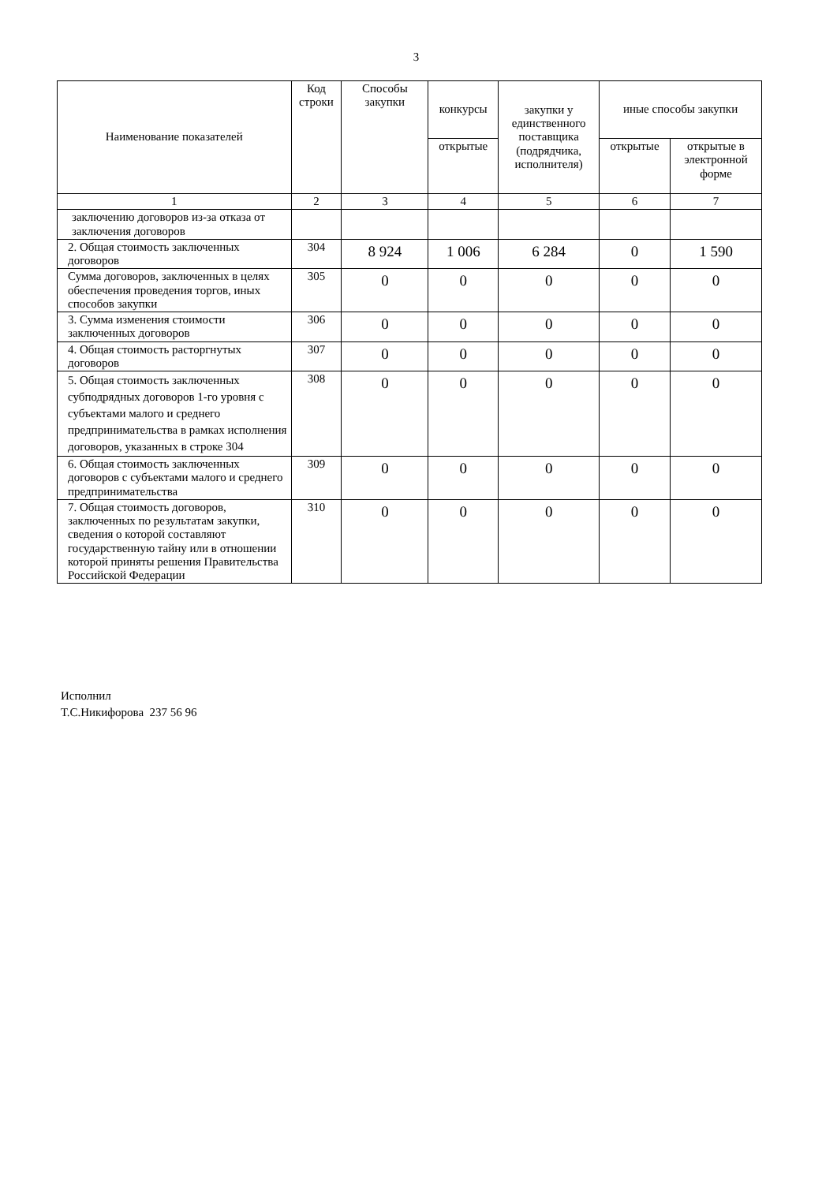3
| Наименование показателей | Код строки | Способы закупки | конкурсы | закупки у единственного поставщика (подрядчика, исполнителя) | иные способы закупки | |
| --- | --- | --- | --- | --- | --- | --- |
| | | | открытые | | открытые | открытые в электронной форме |
| 1 | 2 | 3 | 4 | 5 | 6 | 7 |
| заключению договоров из-за отказа от заключения договоров | | | | | | |
| 2. Общая стоимость заключенных договоров | 304 | 8 924 | 1 006 | 6 284 | 0 | 1 590 |
| Сумма договоров, заключенных в целях обеспечения проведения торгов, иных способов закупки | 305 | 0 | 0 | 0 | 0 | 0 |
| 3. Сумма изменения стоимости заключенных договоров | 306 | 0 | 0 | 0 | 0 | 0 |
| 4. Общая стоимость расторгнутых договоров | 307 | 0 | 0 | 0 | 0 | 0 |
| 5. Общая стоимость заключенных субподрядных договоров 1-го уровня с субъектами малого и среднего предпринимательства в рамках исполнения договоров, указанных в строке 304 | 308 | 0 | 0 | 0 | 0 | 0 |
| 6. Общая стоимость заключенных договоров с субъектами малого и среднего предпринимательства | 309 | 0 | 0 | 0 | 0 | 0 |
| 7. Общая стоимость договоров, заключенных по результатам закупки, сведения о которой составляют государственную тайну или в отношении которой приняты решения Правительства Российской Федерации | 310 | 0 | 0 | 0 | 0 | 0 |
Исполнил
Т.С.Никифорова 237 56 96